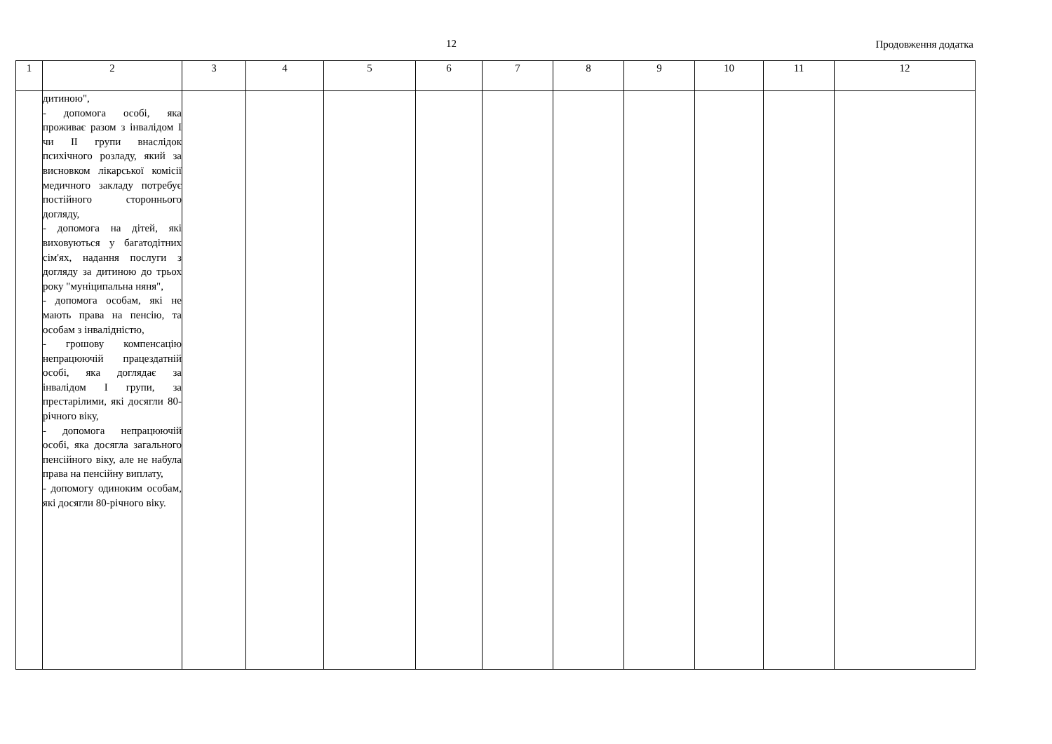12 Продовження додатка
| 1 | 2 | 3 | 4 | 5 | 6 | 7 | 8 | 9 | 10 | 11 | 12 |
| --- | --- | --- | --- | --- | --- | --- | --- | --- | --- | --- | --- |
| | дитиною", - допомога особі, яка проживає разом з інвалідом I чи II групи внаслідок психічного розладу, який за висновком лікарської комісії медичного закладу потребує постійного стороннього догляду, - допомога на дітей, які виховуються у багатодітних сім'ях, надання послуги з догляду за дитиною до трьох року "муніципальна няня", - допомога особам, які не мають права на пенсію, та особам з інвалідністю, - грошову компенсацію непрацюючій працездатній особі, яка доглядає за інвалідом I групи, за престарілими, які досягли 80-річного віку, - допомога непрацюючій особі, яка досягла загального пенсійного віку, але не набула права на пенсійну виплату, - допомогу одиноким особам, які досягли 80-річного віку. | | | | | | | | | | |